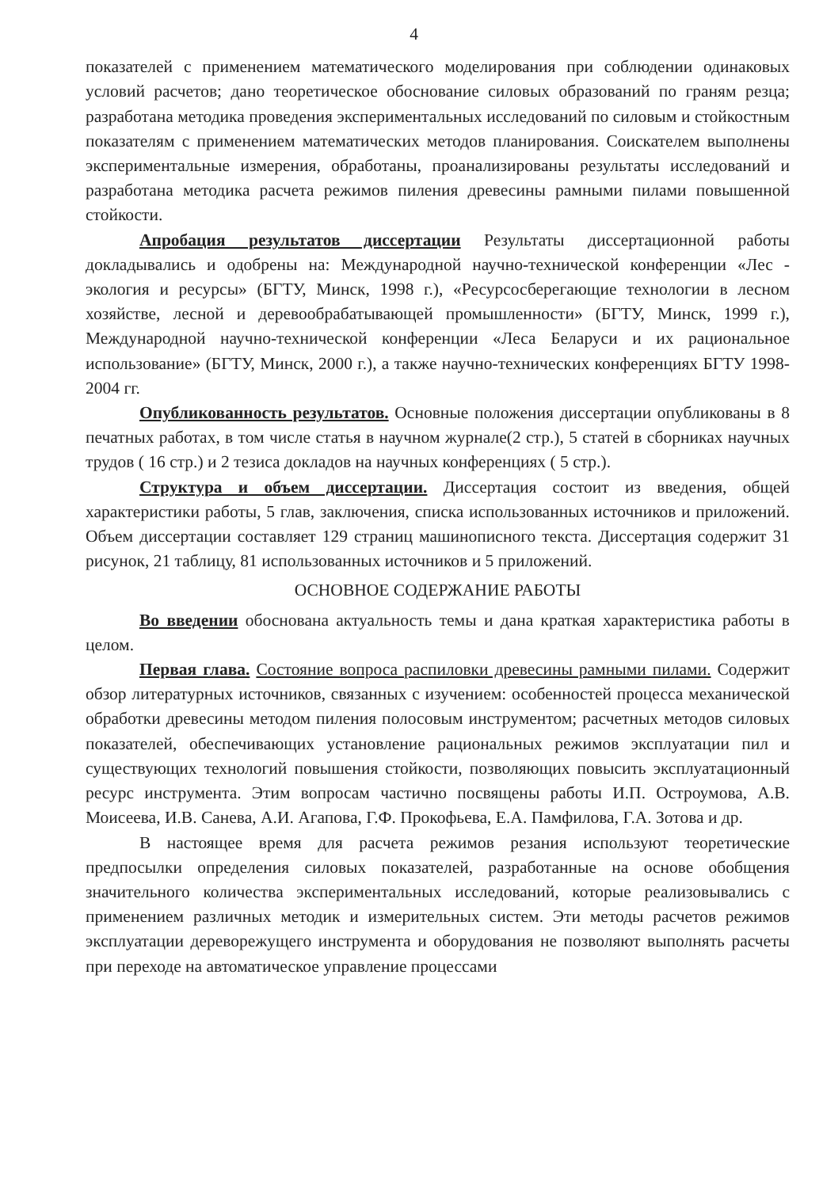4
показателей с применением математического моделирования при соблюдении одинаковых условий расчетов; дано теоретическое обоснование силовых образований по граням резца; разработана методика проведения экспериментальных исследований по силовым и стойкостным показателям с применением математических методов планирования. Соискателем выполнены экспериментальные измерения, обработаны, проанализированы результаты исследований и разработана методика расчета режимов пиления древесины рамными пилами повышенной стойкости.
Апробация результатов диссертации Результаты диссертационной работы докладывались и одобрены на: Международной научно-технической конференции «Лес - экология и ресурсы» (БГТУ, Минск, 1998 г.), «Ресурсосберегающие технологии в лесном хозяйстве, лесной и деревообрабатывающей промышленности» (БГТУ, Минск, 1999 г.), Международной научно-технической конференции «Леса Беларуси и их рациональное использование» (БГТУ, Минск, 2000 г.), а также научно-технических конференциях БГТУ 1998-2004 гг.
Опубликованность результатов. Основные положения диссертации опубликованы в 8 печатных работах, в том числе статья в научном журнале(2 стр.), 5 статей в сборниках научных трудов ( 16 стр.) и 2 тезиса докладов на научных конференциях ( 5 стр.).
Структура и объем диссертации. Диссертация состоит из введения, общей характеристики работы, 5 глав, заключения, списка использованных источников и приложений. Объем диссертации составляет 129 страниц машинописного текста. Диссертация содержит 31 рисунок, 21 таблицу, 81 использованных источников и 5 приложений.
ОСНОВНОЕ СОДЕРЖАНИЕ РАБОТЫ
Во введении обоснована актуальность темы и дана краткая характеристика работы в целом.
Первая глава. Состояние вопроса распиловки древесины рамными пилами. Содержит обзор литературных источников, связанных с изучением: особенностей процесса механической обработки древесины методом пиления полосовым инструментом; расчетных методов силовых показателей, обеспечивающих установление рациональных режимов эксплуатации пил и существующих технологий повышения стойкости, позволяющих повысить эксплуатационный ресурс инструмента. Этим вопросам частично посвящены работы И.П. Остроумова, А.В. Моисеева, И.В. Санева, А.И. Агапова, Г.Ф. Прокофьева, Е.А. Памфилова, Г.А. Зотова и др.
В настоящее время для расчета режимов резания используют теоретические предпосылки определения силовых показателей, разработанные на основе обобщения значительного количества экспериментальных исследований, которые реализовывались с применением различных методик и измерительных систем. Эти методы расчетов режимов эксплуатации дереворежущего инструмента и оборудования не позволяют выполнять расчеты при переходе на автоматическое управление процессами